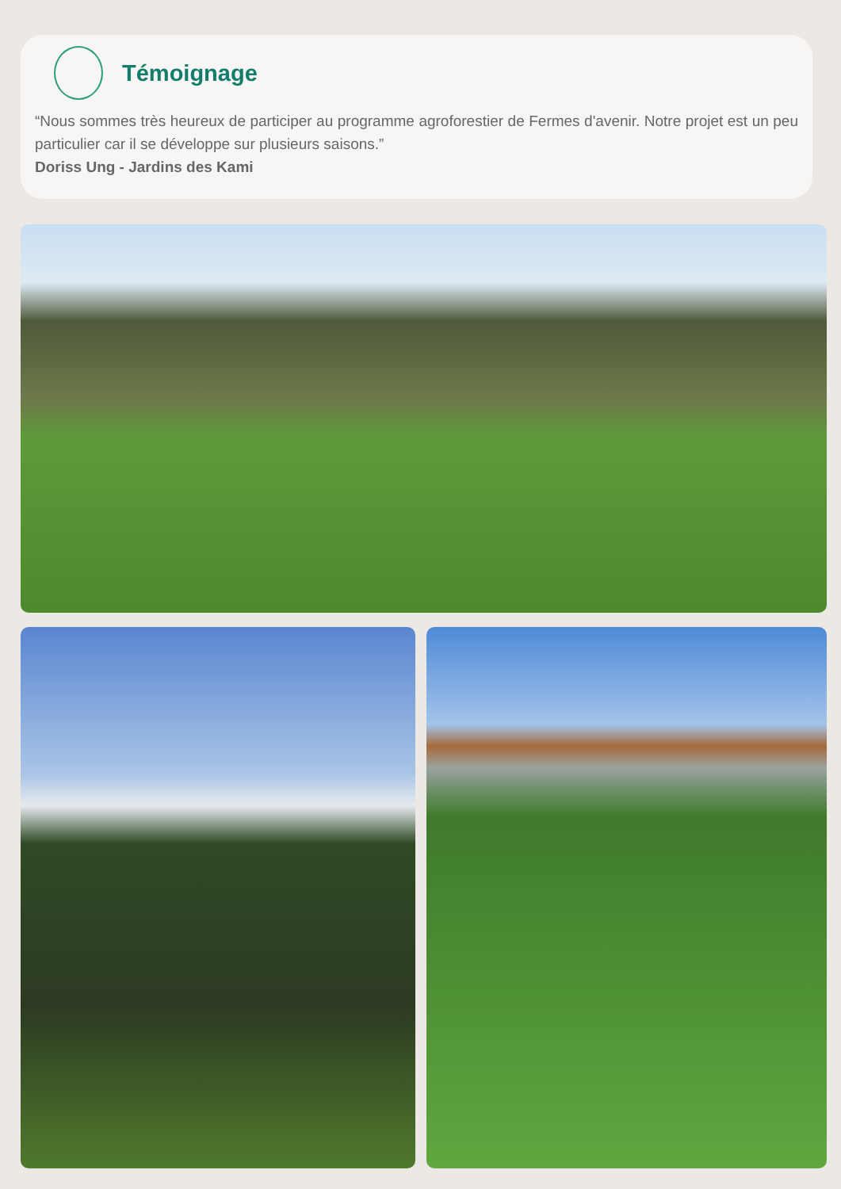Témoignage
“Nous sommes très heureux de participer au programme agroforestier de Fermes d'avenir. Notre projet est un peu particulier car il se développe sur plusieurs saisons.”
Doriss Ung - Jardins des Kami